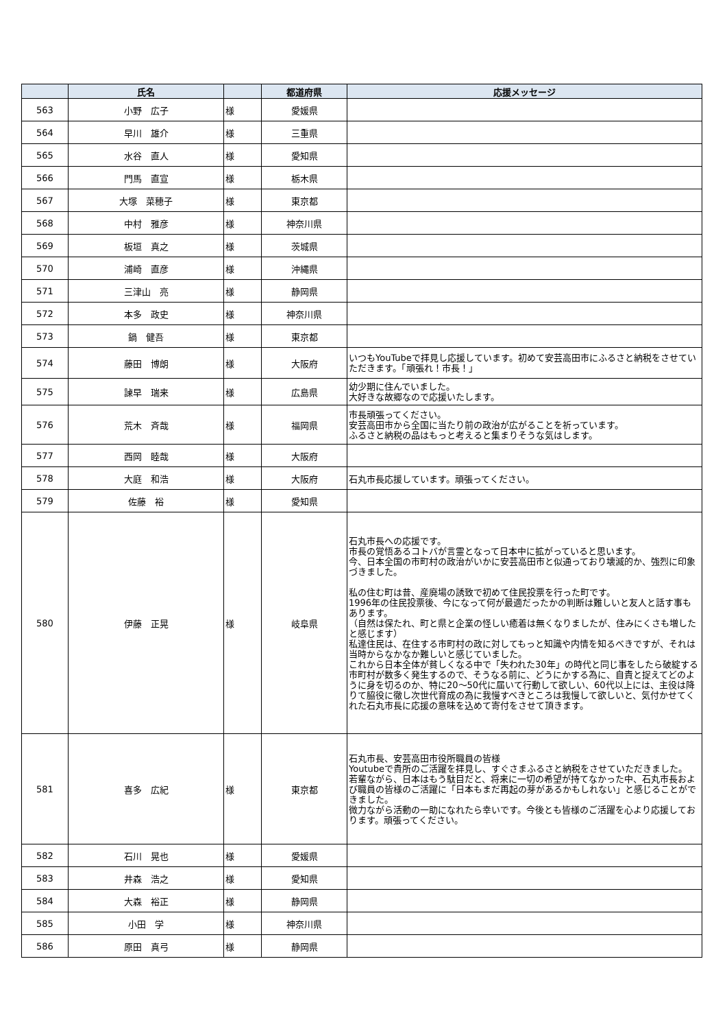| | 氏名 | | 都道府県 | 応援メッセージ |
| --- | --- | --- | --- | --- |
| 563 | 小野 広子 | 様 | 愛媛県 | |
| 564 | 早川 雄介 | 様 | 三重県 | |
| 565 | 水谷 直人 | 様 | 愛知県 | |
| 566 | 門馬 直宣 | 様 | 栃木県 | |
| 567 | 大塚 菜穂子 | 様 | 東京都 | |
| 568 | 中村 雅彦 | 様 | 神奈川県 | |
| 569 | 板垣 真之 | 様 | 茨城県 | |
| 570 | 浦崎 直彦 | 様 | 沖縄県 | |
| 571 | 三津山 亮 | 様 | 静岡県 | |
| 572 | 本多 政史 | 様 | 神奈川県 | |
| 573 | 鍋 健吾 | 様 | 東京都 | |
| 574 | 藤田 博朗 | 様 | 大阪府 | いつもYouTubeで拝見し応援しています。初めて安芸高田市にふるさと納税をさせていただきます。「頑張れ！市長！」 |
| 575 | 諫早 瑞来 | 様 | 広島県 | 幼少期に住んでいました。 大好きな故郷なので応援いたします。 |
| 576 | 荒木 斉哉 | 様 | 福岡県 | 市長頑張ってください。 安芸高田市から全国に当たり前の政治が広がることを祈っています。 ふるさと納税の品はもっと考えると集まりそうな気はします。 |
| 577 | 西岡 睦哉 | 様 | 大阪府 | |
| 578 | 大庭 和浩 | 様 | 大阪府 | 石丸市長応援しています。頑張ってください。 |
| 579 | 佐藤 裕 | 様 | 愛知県 | |
| 580 | 伊藤 正晃 | 様 | 岐阜県 | 石丸市長への応援です。 市長の覚悟あるコトバが言霊となって日本中に拡がっていると思います。 今、日本全国の市町村の政治がいかに安芸高田市と似通っており壊滅的か、強烈に印象づきました。 私の住む町は昔、産廃場の誘致で初めて住民投票を行った町です。 1996年の住民投票後、今になって何が最適だったかの判断は難しいと友人と話す事もあります。 （自然は保たれ、町と県と企業の怪しい癒着は無くなりましたが、住みにくさも増したと感じます） 私達住民は、在住する市町村の政に対してもっと知識や内情を知るべきですが、それは当時からなかなか難しいと感じていました。 これから日本全体が貧しくなる中で「失われた30年」の時代と同じ事をしたら破綻する市町村が数多く発生するので、そうなる前に、どうにかする為に、自責と捉えてどのように身を切るのか、特に20～50代に届いて行動して欲しい、60代以上には、主役は降りて脇役に徹し次世代育成の為に我慢すべきところは我慢して欲しいと、気付かせてくれた石丸市長に応援の意味を込めて寄付をさせて頂きます。 |
| 581 | 喜多 広紀 | 様 | 東京都 | 石丸市長、安芸高田市役所職員の皆様 Youtubeで貴所のご活躍を拝見し、すぐさまふるさと納税をさせていただきました。 若輩ながら、日本はもう駄目だと、将来に一切の希望が持てなかった中、石丸市長および職員の皆様のご活躍に「日本もまだ再起の芽があるかもしれない」と感じることができました。 微力ながら活動の一助になれたら幸いです。今後とも皆様のご活躍を心より応援しております。頑張ってください。 |
| 582 | 石川 晃也 | 様 | 愛媛県 | |
| 583 | 井森 浩之 | 様 | 愛知県 | |
| 584 | 大森 裕正 | 様 | 静岡県 | |
| 585 | 小田 学 | 様 | 神奈川県 | |
| 586 | 原田 真弓 | 様 | 静岡県 | |